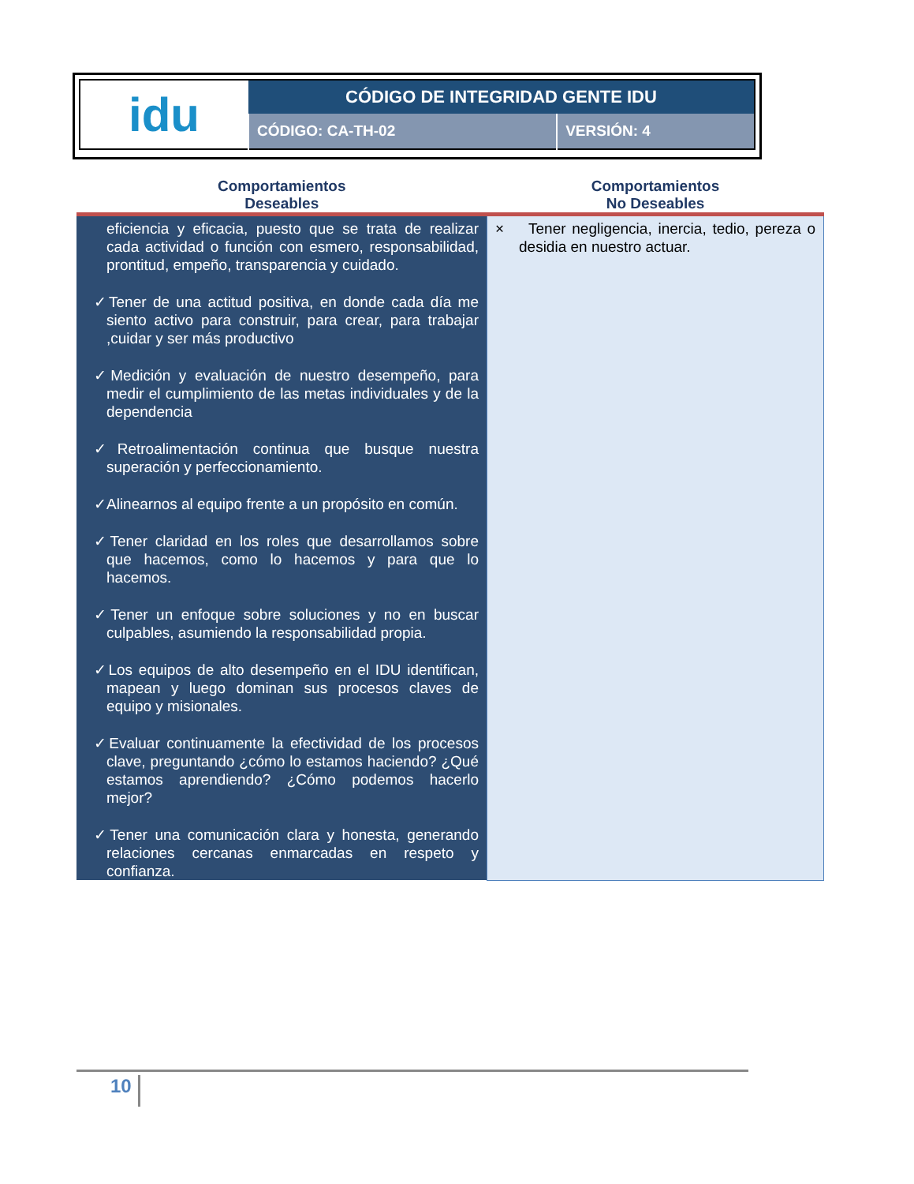| idu | CÓDIGO DE INTEGRIDAD GENTE IDU | |
| | CÓDIGO: CA-TH-02 | VERSIÓN: 4 |
| Comportamientos Deseables | Comportamientos No Deseables |
| --- | --- |
| eficiencia y eficacia, puesto que se trata de realizar cada actividad o función con esmero, responsabilidad, prontitud, empeño, transparencia y cuidado. ✓Tener de una actitud positiva, en donde cada día me siento activo para construir, para crear, para trabajar ,cuidar y ser más productivo ✓Medición y evaluación de nuestro desempeño, para medir el cumplimiento de las metas individuales y de la dependencia ✓Retroalimentación continua que busque nuestra superación y perfeccionamiento. ✓Alinearnos al equipo frente a un propósito en común. ✓Tener claridad en los roles que desarrollamos sobre que hacemos, como lo hacemos y para que lo hacemos. ✓Tener un enfoque sobre soluciones y no en buscar culpables, asumiendo la responsabilidad propia. ✓Los equipos de alto desempeño en el IDU identifican, mapean y luego dominan sus procesos claves de equipo y misionales. ✓Evaluar continuamente la efectividad de los procesos clave, preguntando ¿cómo lo estamos haciendo? ¿Qué estamos aprendiendo? ¿Cómo podemos hacerlo mejor? ✓Tener una comunicación clara y honesta, generando relaciones cercanas enmarcadas en respeto y confianza. | × Tener negligencia, inercia, tedio, pereza o desidia en nuestro actuar. |
10